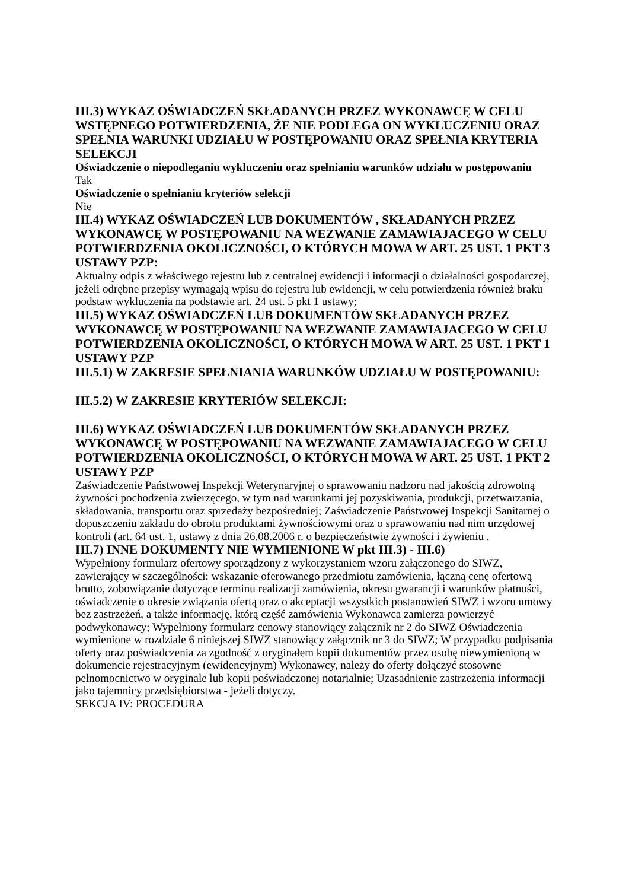III.3) WYKAZ OŚWIADCZEŃ SKŁADANYCH PRZEZ WYKONAWCĘ W CELU WSTĘPNEGO POTWIERDZENIA, ŻE NIE PODLEGA ON WYKLUCZENIU ORAZ SPEŁNIA WARUNKI UDZIAŁU W POSTĘPOWANIU ORAZ SPEŁNIA KRYTERIA SELEKCJI
Oświadczenie o niepodleganiu wykluczeniu oraz spełnianiu warunków udziału w postępowaniu
Tak
Oświadczenie o spełnianiu kryteriów selekcji
Nie
III.4) WYKAZ OŚWIADCZEŃ LUB DOKUMENTÓW , SKŁADANYCH PRZEZ WYKONAWCĘ W POSTĘPOWANIU NA WEZWANIE ZAMAWIAJACEGO W CELU POTWIERDZENIA OKOLICZNOŚCI, O KTÓRYCH MOWA W ART. 25 UST. 1 PKT 3 USTAWY PZP:
Aktualny odpis z właściwego rejestru lub z centralnej ewidencji i informacji o działalności gospodarczej, jeżeli odrębne przepisy wymagają wpisu do rejestru lub ewidencji, w celu potwierdzenia również braku podstaw wykluczenia na podstawie art. 24 ust. 5 pkt 1 ustawy;
III.5) WYKAZ OŚWIADCZEŃ LUB DOKUMENTÓW SKŁADANYCH PRZEZ WYKONAWCĘ W POSTĘPOWANIU NA WEZWANIE ZAMAWIAJACEGO W CELU POTWIERDZENIA OKOLICZNOŚCI, O KTÓRYCH MOWA W ART. 25 UST. 1 PKT 1 USTAWY PZP
III.5.1) W ZAKRESIE SPEŁNIANIA WARUNKÓW UDZIAŁU W POSTĘPOWANIU:
III.5.2) W ZAKRESIE KRYTERIÓW SELEKCJI:
III.6) WYKAZ OŚWIADCZEŃ LUB DOKUMENTÓW SKŁADANYCH PRZEZ WYKONAWCĘ W POSTĘPOWANIU NA WEZWANIE ZAMAWIAJACEGO W CELU POTWIERDZENIA OKOLICZNOŚCI, O KTÓRYCH MOWA W ART. 25 UST. 1 PKT 2 USTAWY PZP
Zaświadczenie Państwowej Inspekcji Weterynaryjnej o sprawowaniu nadzoru nad jakością zdrowotną żywności pochodzenia zwierzęcego, w tym nad warunkami jej pozyskiwania, produkcji, przetwarzania, składowania, transportu oraz sprzedaży bezpośredniej; Zaświadczenie Państwowej Inspekcji Sanitarnej o dopuszczeniu zakładu do obrotu produktami żywnościowymi oraz o sprawowaniu nad nim urzędowej kontroli (art. 64 ust. 1, ustawy z dnia 26.08.2006 r. o bezpieczeństwie żywności i żywieniu .
III.7) INNE DOKUMENTY NIE WYMIENIONE W pkt III.3) - III.6)
Wypełniony formularz ofertowy sporządzony z wykorzystaniem wzoru załączonego do SIWZ, zawierający w szczególności: wskazanie oferowanego przedmiotu zamówienia, łączną cenę ofertową brutto, zobowiązanie dotyczące terminu realizacji zamówienia, okresu gwarancji i warunków płatności, oświadczenie o okresie związania ofertą oraz o akceptacji wszystkich postanowień SIWZ i wzoru umowy bez zastrzeżeń, a także informację, którą część zamówienia Wykonawca zamierza powierzyć podwykonawcy; Wypełniony formularz cenowy stanowiący załącznik nr 2 do SIWZ Oświadczenia wymienione w rozdziale 6 niniejszej SIWZ stanowiący załącznik nr 3 do SIWZ; W przypadku podpisania oferty oraz poświadczenia za zgodność z oryginałem kopii dokumentów przez osobę niewymienioną w dokumencie rejestracyjnym (ewidencyjnym) Wykonawcy, należy do oferty dołączyć stosowne pełnomocnictwo w oryginale lub kopii poświadczonej notarialnie; Uzasadnienie zastrzeżenia informacji jako tajemnicy przedsiębiorstwa - jeżeli dotyczy.
SEKCJA IV: PROCEDURA